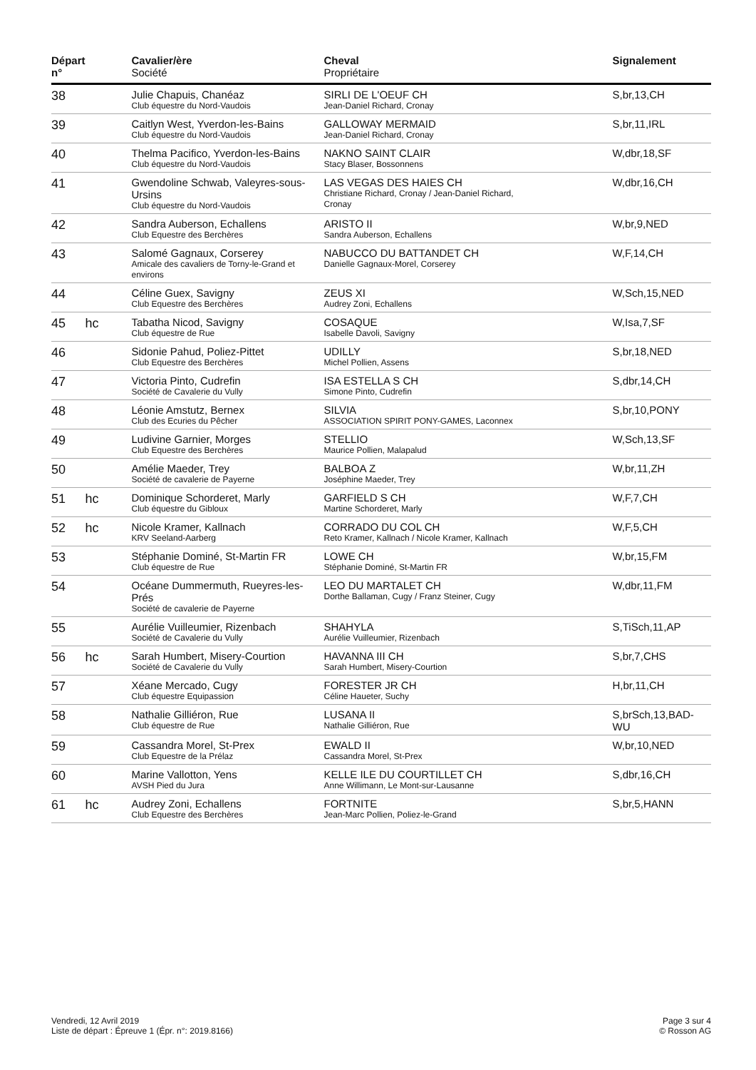| Départ n° | | Cavalier/ère Société | Cheval Propriétaire | Signalement |
| --- | --- | --- | --- | --- |
| 38 | | Julie Chapuis, Chanéaz Club équestre du Nord-Vaudois | SIRLI DE L'OEUF CH Jean-Daniel Richard, Cronay | S,br,13,CH |
| 39 | | Caitlyn West, Yverdon-les-Bains Club équestre du Nord-Vaudois | GALLOWAY MERMAID Jean-Daniel Richard, Cronay | S,br,11,IRL |
| 40 | | Thelma Pacifico, Yverdon-les-Bains Club équestre du Nord-Vaudois | NAKNO SAINT CLAIR Stacy Blaser, Bossonnens | W,dbr,18,SF |
| 41 | | Gwendoline Schwab, Valeyres-sous-Ursins Club équestre du Nord-Vaudois | LAS VEGAS DES HAIES CH Christiane Richard, Cronay / Jean-Daniel Richard, Cronay | W,dbr,16,CH |
| 42 | | Sandra Auberson, Echallens Club Equestre des Berchères | ARISTO II Sandra Auberson, Echallens | W,br,9,NED |
| 43 | | Salomé Gagnaux, Corserey Amicale des cavaliers de Torny-le-Grand et environs | NABUCCO DU BATTANDET CH Danielle Gagnaux-Morel, Corserey | W,F,14,CH |
| 44 | | Céline Guex, Savigny Club Equestre des Berchères | ZEUS XI Audrey Zoni, Echallens | W,Sch,15,NED |
| 45 | hc | Tabatha Nicod, Savigny Club équestre de Rue | COSAQUE Isabelle Davoli, Savigny | W,Isa,7,SF |
| 46 | | Sidonie Pahud, Poliez-Pittet Club Equestre des Berchères | UDILLY Michel Pollien, Assens | S,br,18,NED |
| 47 | | Victoria Pinto, Cudrefin Société de Cavalerie du Vully | ISA ESTELLA S CH Simone Pinto, Cudrefin | S,dbr,14,CH |
| 48 | | Léonie Amstutz, Bernex Club des Ecuries du Pêcher | SILVIA ASSOCIATION SPIRIT PONY-GAMES, Laconnex | S,br,10,PONY |
| 49 | | Ludivine Garnier, Morges Club Equestre des Berchères | STELLIO Maurice Pollien, Malapalud | W,Sch,13,SF |
| 50 | | Amélie Maeder, Trey Société de cavalerie de Payerne | BALBOA Z Joséphine Maeder, Trey | W,br,11,ZH |
| 51 | hc | Dominique Schorderet, Marly Club équestre du Gibloux | GARFIELD S CH Martine Schorderet, Marly | W,F,7,CH |
| 52 | hc | Nicole Kramer, Kallnach KRV Seeland-Aarberg | CORRADO DU COL CH Reto Kramer, Kallnach / Nicole Kramer, Kallnach | W,F,5,CH |
| 53 | | Stéphanie Dominé, St-Martin FR Club équestre de Rue | LOWE CH Stéphanie Dominé, St-Martin FR | W,br,15,FM |
| 54 | | Océane Dummermuth, Rueyres-les-Prés Société de cavalerie de Payerne | LEO DU MARTALET CH Dorthe Ballaman, Cugy / Franz Steiner, Cugy | W,dbr,11,FM |
| 55 | | Aurélie Vuilleumier, Rizenbach Société de Cavalerie du Vully | SHAHYLA Aurélie Vuilleumier, Rizenbach | S,TiSch,11,AP |
| 56 | hc | Sarah Humbert, Misery-Courtion Société de Cavalerie du Vully | HAVANNA III CH Sarah Humbert, Misery-Courtion | S,br,7,CHS |
| 57 | | Xéane Mercado, Cugy Club équestre Equipassion | FORESTER JR CH Céline Haueter, Suchy | H,br,11,CH |
| 58 | | Nathalie Gilliéron, Rue Club équestre de Rue | LUSANA II Nathalie Gilliéron, Rue | S,brSch,13,BAD-WU |
| 59 | | Cassandra Morel, St-Prex Club Equestre de la Prélaz | EWALD II Cassandra Morel, St-Prex | W,br,10,NED |
| 60 | | Marine Vallotton, Yens AVSH Pied du Jura | KELLE ILE DU COURTILLET CH Anne Willimann, Le Mont-sur-Lausanne | S,dbr,16,CH |
| 61 | hc | Audrey Zoni, Echallens Club Equestre des Berchères | FORTNITE Jean-Marc Pollien, Poliez-le-Grand | S,br,5,HANN |
Vendredi, 12 Avril 2019
Liste de départ : Épreuve 1 (Épr. n°: 2019.8166)
Page 3 sur 4
© Rosson AG